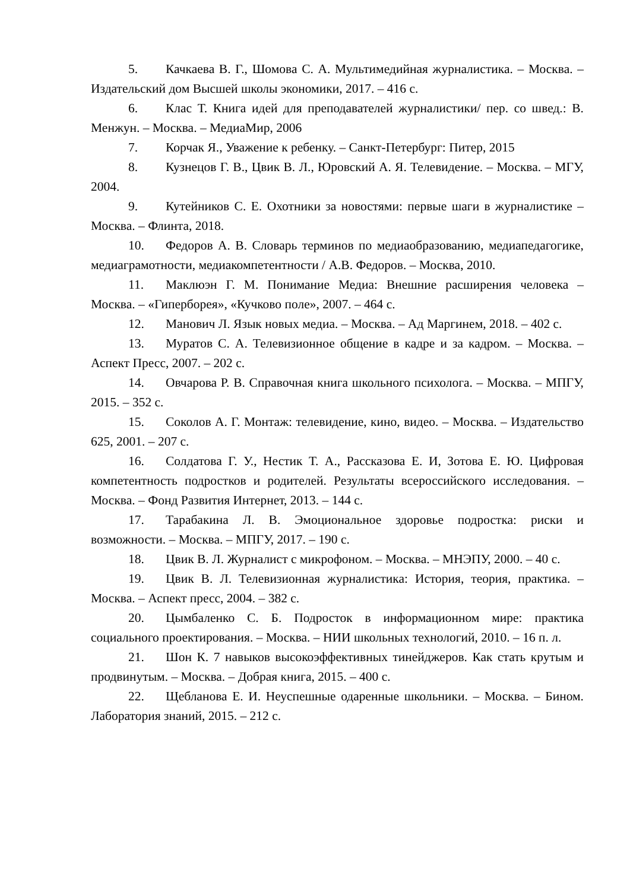5. Качкаева В. Г., Шомова С. А. Мультимедийная журналистика. – Москва. – Издательский дом Высшей школы экономики, 2017. – 416 с.
6. Клас Т. Книга идей для преподавателей журналистики/ пер. со швед.: В. Менжун. – Москва. – МедиаМир, 2006
7. Корчак Я., Уважение к ребенку. – Санкт-Петербург: Питер, 2015
8. Кузнецов Г. В., Цвик В. Л., Юровский А. Я. Телевидение. – Москва. – МГУ, 2004.
9. Кутейников С. Е. Охотники за новостями: первые шаги в журналистике – Москва. – Флинта, 2018.
10. Федоров А. В. Словарь терминов по медиаобразованию, медиапедагогике, медиаграмотности, медиакомпетентности / А.В. Федоров. – Москва, 2010.
11. Маклюэн Г. М. Понимание Медиа: Внешние расширения человека – Москва. – «Гиперборея», «Кучково поле», 2007. – 464 с.
12. Манович Л. Язык новых медиа. – Москва. – Ад Маргинем, 2018. – 402 с.
13. Муратов С. А. Телевизионное общение в кадре и за кадром. – Москва. – Аспект Пресс, 2007. – 202 с.
14. Овчарова Р. В. Справочная книга школьного психолога. – Москва. – МПГУ, 2015. – 352 с.
15. Соколов А. Г. Монтаж: телевидение, кино, видео. – Москва. – Издательство 625, 2001. – 207 с.
16. Солдатова Г. У., Нестик Т. А., Рассказова Е. И, Зотова Е. Ю. Цифровая компетентность подростков и родителей. Результаты всероссийского исследования. – Москва. – Фонд Развития Интернет, 2013. – 144 с.
17. Тарабакина Л. В. Эмоциональное здоровье подростка: риски и возможности. – Москва. – МПГУ, 2017. – 190 с.
18. Цвик В. Л. Журналист с микрофоном. – Москва. – МНЭПУ, 2000. – 40 с.
19. Цвик В. Л. Телевизионная журналистика: История, теория, практика. – Москва. – Аспект пресс, 2004. – 382 с.
20. Цымбаленко С. Б. Подросток в информационном мире: практика социального проектирования. – Москва. – НИИ школьных технологий, 2010. – 16 п. л.
21. Шон К. 7 навыков высокоэффективных тинейджеров. Как стать крутым и продвинутым. – Москва. – Добрая книга, 2015. – 400 с.
22. Щебланова Е. И. Неуспешные одаренные школьники. – Москва. – Бином. Лаборатория знаний, 2015. – 212 с.